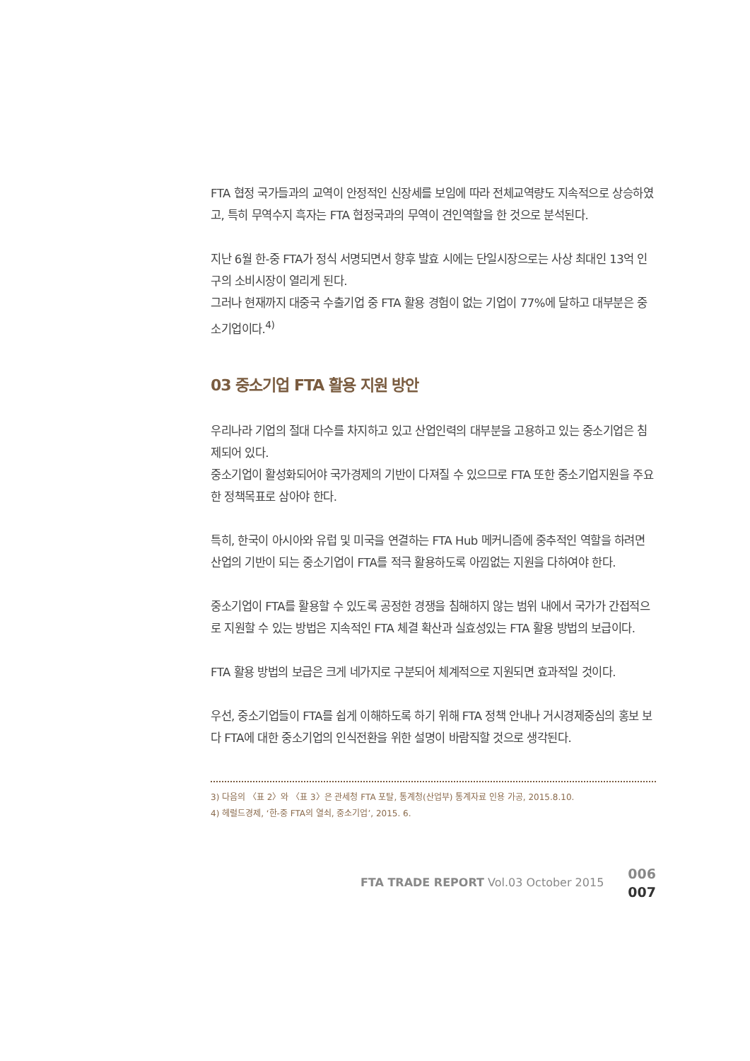FTA 협정 국가들과의 교역이 안정적인 신장세를 보임에 따라 전체교역량도 지속적으로 상승하였고, 특히 무역수지 흑자는 FTA 협정국과의 무역이 견인역할을 한 것으로 분석된다.
지난 6월 한-중 FTA가 정식 서명되면서 향후 발효 시에는 단일시장으로는 사상 최대인 13억 인구의 소비시장이 열리게 된다.
그러나 현재까지 대중국 수출기업 중 FTA 활용 경험이 없는 기업이 77%에 달하고 대부분은 중소기업이다.<sup>4)</sup>
03 중소기업 FTA 활용 지원 방안
우리나라 기업의 절대 다수를 차지하고 있고 산업인력의 대부분을 고용하고 있는 중소기업은 침제되어 있다.
중소기업이 활성화되어야 국가경제의 기반이 다져질 수 있으므로 FTA 또한 중소기업지원을 주요한 정책목표로 삼아야 한다.
특히, 한국이 아시아와 유럽 및 미국을 연결하는 FTA Hub 메커니즘에 중추적인 역할을 하려면 산업의 기반이 되는 중소기업이 FTA를 적극 활용하도록 아낌없는 지원을 다하여야 한다.
중소기업이 FTA를 활용할 수 있도록 공정한 경쟁을 침해하지 않는 범위 내에서 국가가 간접적으로 지원할 수 있는 방법은 지속적인 FTA 체결 확산과 실효성있는 FTA 활용 방법의 보급이다.
FTA 활용 방법의 보급은 크게 네가지로 구분되어 체계적으로 지원되면 효과적일 것이다.
우선, 중소기업들이 FTA를 쉽게 이해하도록 하기 위해 FTA 정책 안내나 거시경제중심의 홍보 보다 FTA에 대한 중소기업의 인식전환을 위한 설명이 바람직할 것으로 생각된다.
3) 다음의 〈표 2〉와 〈표 3〉은 관세청 FTA 포탈, 통계청(산업부) 통계자료 인용 가공, 2015.8.10.
4) 헤럴드경제, ‘한-중 FTA의 열쇠, 중소기업’, 2015. 6.
FTA TRADE REPORT Vol.03 October 2015
006
007